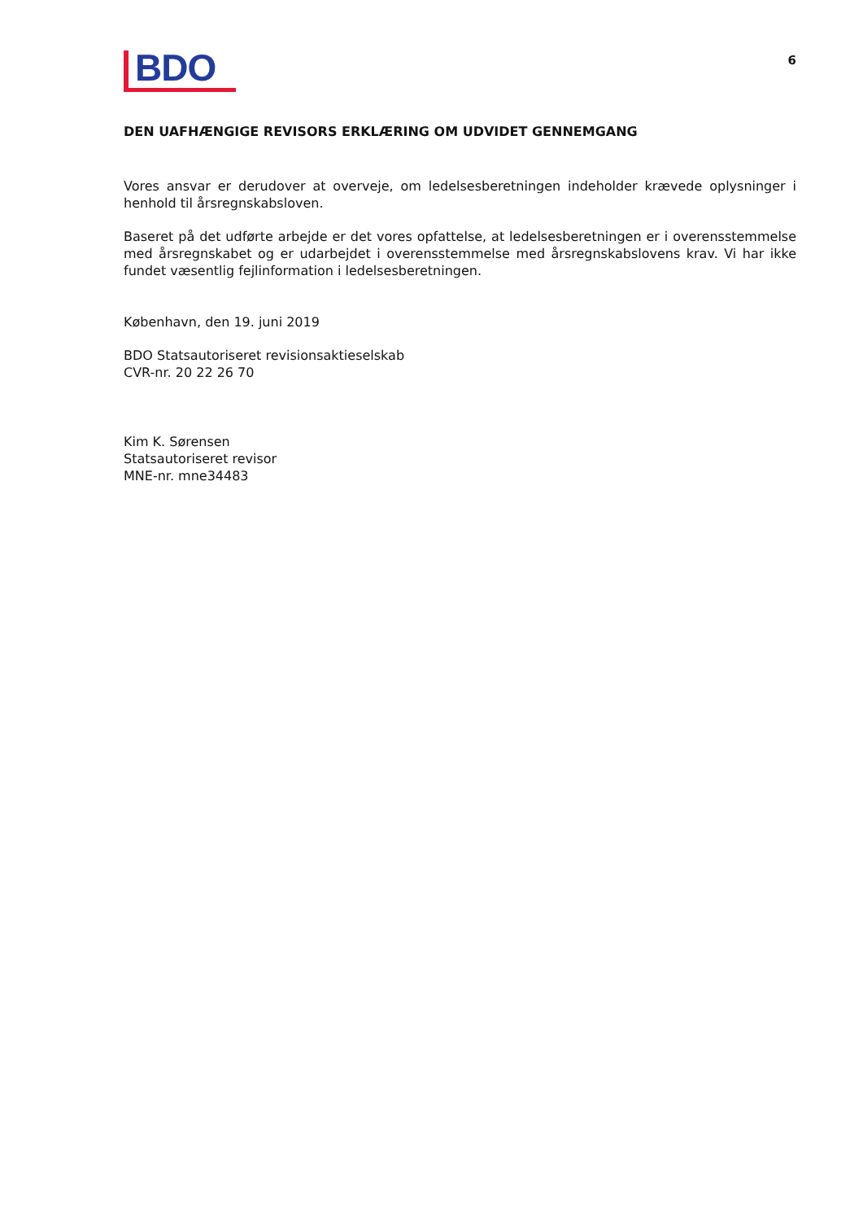BDO
6
DEN UAFHÆNGIGE REVISORS ERKLÆRING OM UDVIDET GENNEMGANG
Vores ansvar er derudover at overveje, om ledelsesberetningen indeholder krævede oplysninger i henhold til årsregnskabsloven.
Baseret på det udførte arbejde er det vores opfattelse, at ledelsesberetningen er i overensstemmelse med årsregnskabet og er udarbejdet i overensstemmelse med årsregnskabslovens krav. Vi har ikke fundet væsentlig fejlinformation i ledelsesberetningen.
København, den 19. juni 2019
BDO Statsautoriseret revisionsaktieselskab
CVR-nr. 20 22 26 70
Kim K. Sørensen
Statsautoriseret revisor
MNE-nr. mne34483